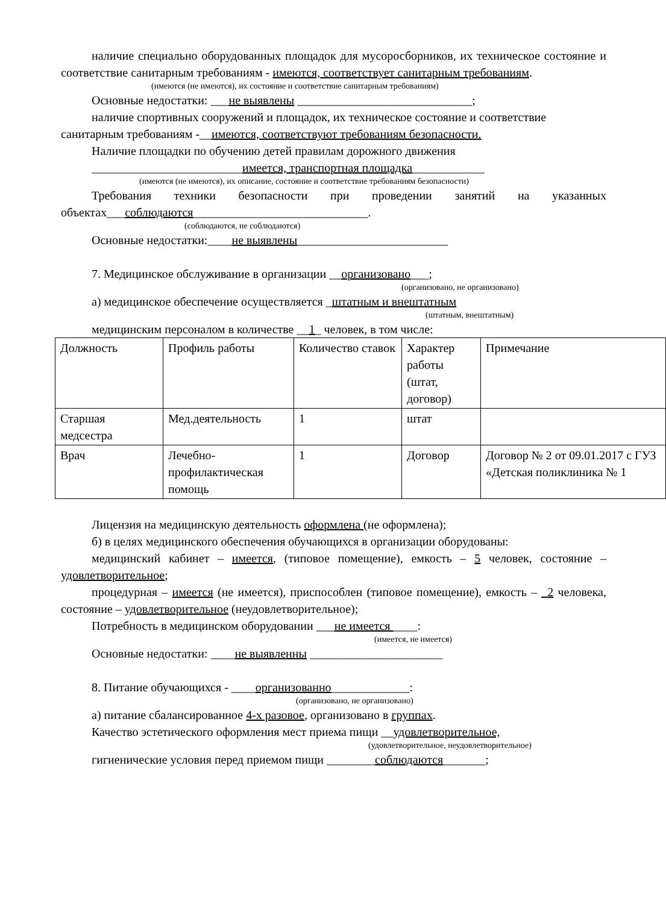наличие специально оборудованных площадок для мусоросборников, их техническое состояние и соответствие санитарным требованиям - имеются, соответствует санитарным требованиям.
(имеются (не имеются), их состояние и соответствие санитарным требованиям)
Основные недостатки: ___не выявлены _____________________________;
наличие спортивных сооружений и площадок, их техническое состояние и соответствие санитарным требованиям -__имеются, соответствуют требованиям безопасности.
Наличие площадки по обучению детей правилам дорожного движения
_________________________имеется, транспортная площадка____________
(имеются (не имеются), их описание, состояние и соответствие требованиям безопасности)
Требования техники безопасности при проведении занятий на указанных объектах___соблюдаются_____________________________.
(соблюдаются, не соблюдаются)
Основные недостатки:____не выявлены_________________________
7. Медицинское обслуживание в организации __организовано___;
(организовано, не организовано)
а) медицинское обеспечение осуществляется _штатным и внештатным
(штатным, внештатным)
медицинским персоналом в количестве __1_ человек, в том числе:
| Должность | Профиль работы | Количество ставок | Характер работы (штат, договор) | Примечание |
| Старшая медсестра | Мед.деятельность | 1 | штат | |
| Врач | Лечебно-профилактическая помощь | 1 | Договор | Договор № 2 от 09.01.2017 с ГУЗ «Детская поликлиника № 1 |
Лицензия на медицинскую деятельность оформлена (не оформлена);
б) в целях медицинского обеспечения обучающихся в организации оборудованы:
медицинский кабинет – имеется, (типовое помещение), емкость – 5 человек, состояние – удовлетворительное;
процедурная – имеется (не имеется), приспособлен (типовое помещение), емкость – _2 человека, состояние – удовлетворительное (неудовлетворительное);
Потребность в медицинском оборудовании ___не имеется ____:
(имеется, не имеется)
Основные недостатки: ____не выявленны ______________________
8. Питание обучающихся - ____организованно_____________:
(организовано, не организовано)
а) питание сбалансированное 4-х разовое, организовано в группах.
Качество эстетического оформления мест приема пищи __удовлетворительное,
(удовлетворительное, неудовлетворительное)
гигиенические условия перед приемом пищи ________соблюдаются_______;